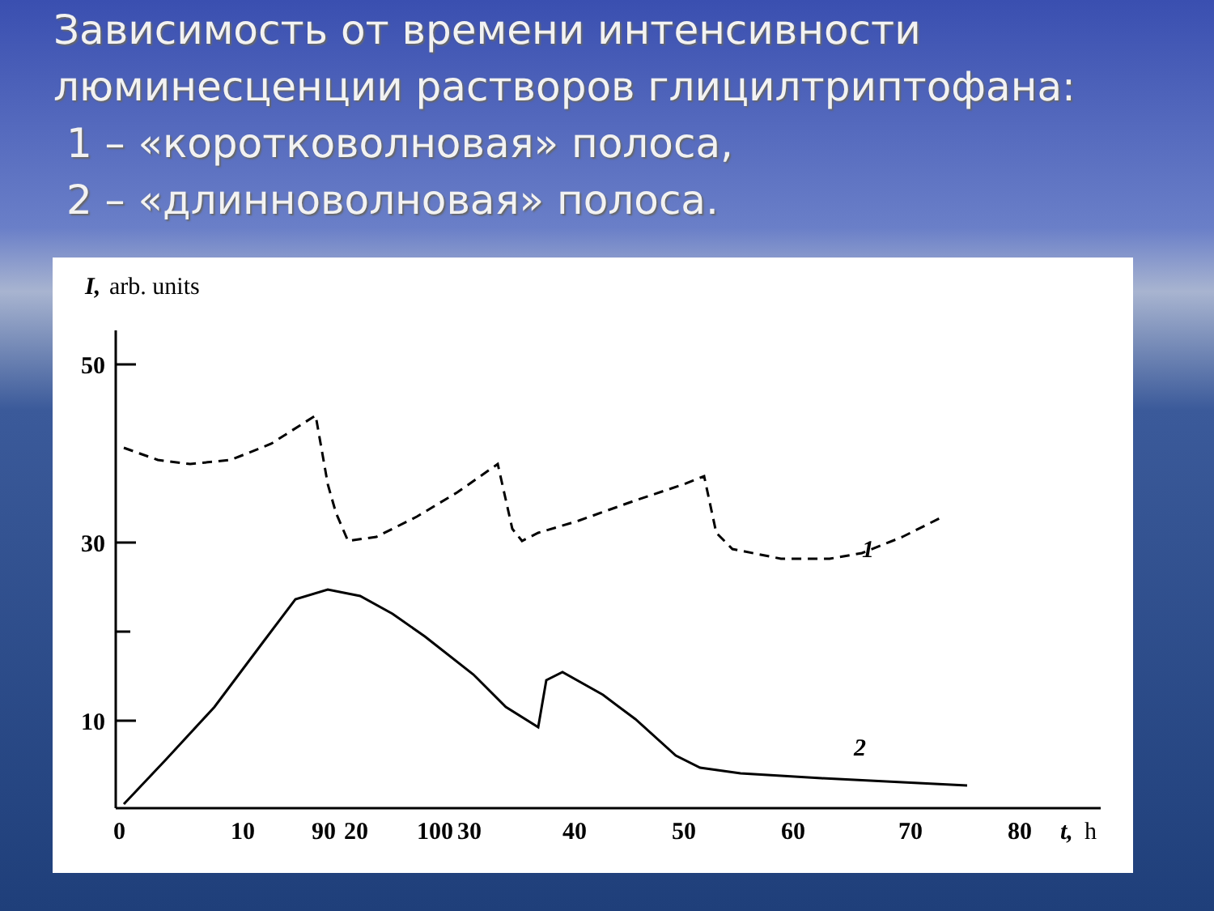Зависимость от времени интенсивности
люминесценции растворов глицилтриптофана:
1 – «коротковолновая» полоса,
2 – «длинноволновая» полоса.
I,
arb. units
50
30
10
1
2
0
10
20
30
40
50
60
70
80
90
100
t,
h